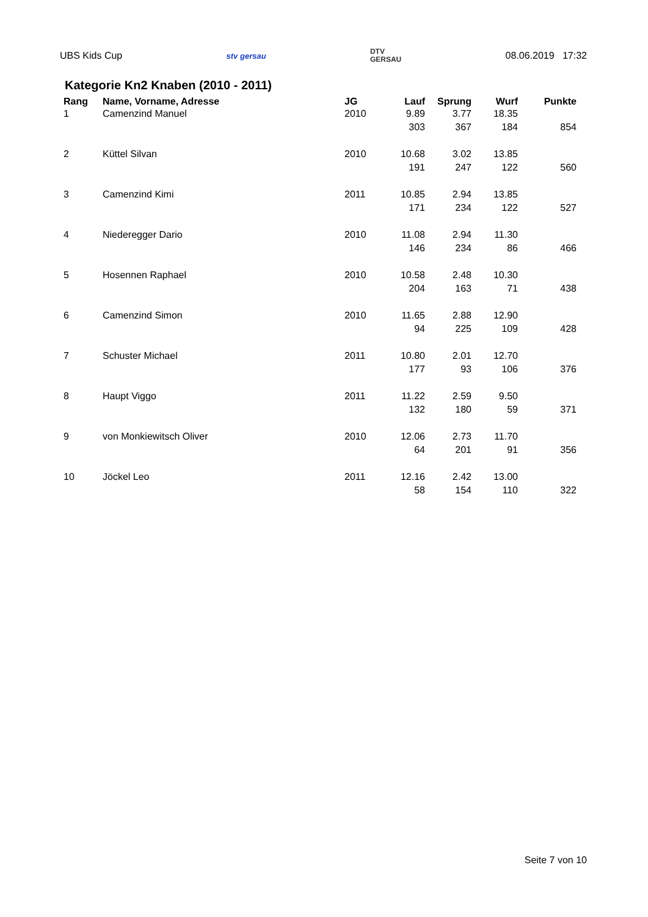UBS Kids Cup stv gersau DTV
GERSAU 08.06.2019 17:32
Kategorie Kn2 Knaben (2010 - 2011)
| Rang | Name, Vorname, Adresse | JG | Lauf | Sprung | Wurf | Punkte |
| --- | --- | --- | --- | --- | --- | --- |
| 1 | Camenzind Manuel | 2010 | 9.89 | 3.77 | 18.35 | |
| | | | 303 | 367 | 184 | 854 |
| 2 | Küttel Silvan | 2010 | 10.68 | 3.02 | 13.85 | |
| | | | 191 | 247 | 122 | 560 |
| 3 | Camenzind Kimi | 2011 | 10.85 | 2.94 | 13.85 | |
| | | | 171 | 234 | 122 | 527 |
| 4 | Niederegger Dario | 2010 | 11.08 | 2.94 | 11.30 | |
| | | | 146 | 234 | 86 | 466 |
| 5 | Hosennen Raphael | 2010 | 10.58 | 2.48 | 10.30 | |
| | | | 204 | 163 | 71 | 438 |
| 6 | Camenzind Simon | 2010 | 11.65 | 2.88 | 12.90 | |
| | | | 94 | 225 | 109 | 428 |
| 7 | Schuster Michael | 2011 | 10.80 | 2.01 | 12.70 | |
| | | | 177 | 93 | 106 | 376 |
| 8 | Haupt Viggo | 2011 | 11.22 | 2.59 | 9.50 | |
| | | | 132 | 180 | 59 | 371 |
| 9 | von Monkiewitsch Oliver | 2010 | 12.06 | 2.73 | 11.70 | |
| | | | 64 | 201 | 91 | 356 |
| 10 | Jöckel Leo | 2011 | 12.16 | 2.42 | 13.00 | |
| | | | 58 | 154 | 110 | 322 |
Seite 7 von 10